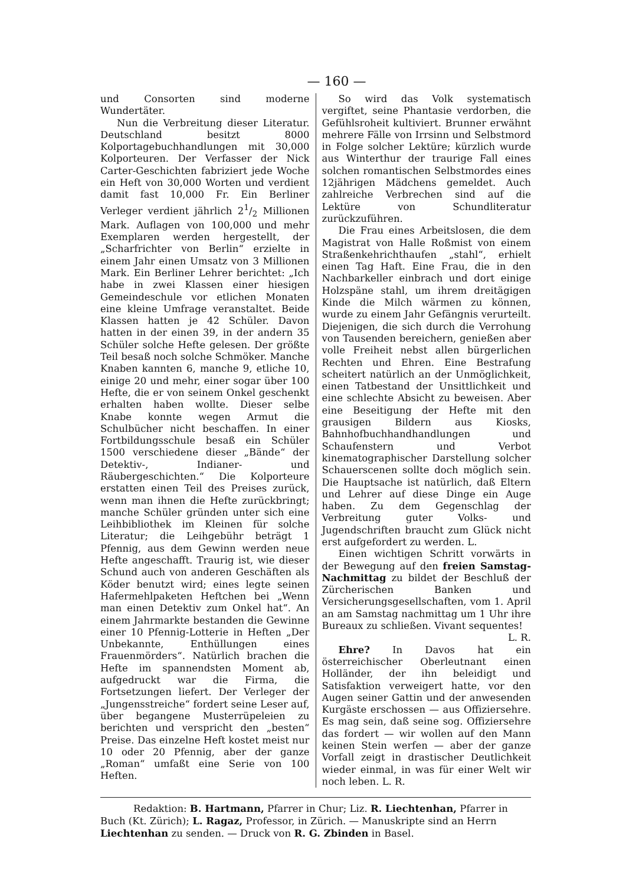— 160 —
und Consorten sind moderne Wundertäter.
Nun die Verbreitung dieser Literatur. Deutschland besitzt 8000 Kolportagebuchhandlungen mit 30,000 Kolporteuren. Der Verfasser der Nick Carter-Geschichten fabriziert jede Woche ein Heft von 30,000 Worten und verdient damit fast 10,000 Fr. Ein Berliner Verleger verdient jährlich 21/2 Millionen Mark. Auflagen von 100,000 und mehr Exemplaren werden hergestellt, der „Scharfrichter von Berlin“ erzielte in einem Jahr einen Umsatz von 3 Millionen Mark. Ein Berliner Lehrer berichtet: „Ich habe in zwei Klassen einer hiesigen Gemeindeschule vor etlichen Monaten eine kleine Umfrage veranstaltet. Beide Klassen hatten je 42 Schüler. Davon hatten in der einen 39, in der andern 35 Schüler solche Hefte gelesen. Der größte Teil besaß noch solche Schmöker. Manche Knaben kannten 6, manche 9, etliche 10, einige 20 und mehr, einer sogar über 100 Hefte, die er von seinem Onkel geschenkt erhalten haben wollte. Dieser selbe Knabe konnte wegen Armut die Schulbücher nicht beschaffen. In einer Fortbildungsschule besaß ein Schüler 1500 verschiedene dieser „Bände“ der Detektiv-, Indianer- und Räubergeschichten.“ Die Kolporteure erstatten einen Teil des Preises zurück, wenn man ihnen die Hefte zurückbringt; manche Schüler gründen unter sich eine Leihbibliothek im Kleinen für solche Literatur; die Leihgebühr beträgt 1 Pfennig, aus dem Gewinn werden neue Hefte angeschafft. Traurig ist, wie dieser Schund auch von anderen Geschäften als Köder benutzt wird; eines legte seinen Hafermehlpaketen Heftchen bei „Wenn man einen Detektiv zum Onkel hat“. An einem Jahrmarkte bestanden die Gewinne einer 10 Pfennig-Lotterie in Heften „Der Unbekannte, Enthüllungen eines Frauenmörders“. Natürlich brachen die Hefte im spannendsten Moment ab, aufgedruckt war die Firma, die Fortsetzungen liefert. Der Verleger der „Jungensstreiche“ fordert seine Leser auf, über begangene Musterrüpeleien zu berichten und verspricht den „besten“ Preise. Das einzelne Heft kostet meist nur 10 oder 20 Pfennig, aber der ganze „Roman“ umfaßt eine Serie von 100 Heften.
So wird das Volk systematisch vergiftet, seine Phantasie verdorben, die Gefühlsroheit kultiviert. Brunner erwähnt mehrere Fälle von Irrsinn und Selbstmord in Folge solcher Lektüre; kürzlich wurde aus Winterthur der traurige Fall eines solchen romantischen Selbstmordes eines 12jährigen Mädchens gemeldet. Auch zahlreiche Verbrechen sind auf die Lektüre von Schundliteratur zurückzuführen.
Die Frau eines Arbeitslosen, die dem Magistrat von Halle Roßmist von einem Straßenkehrichthaufen „stahl“, erhielt einen Tag Haft. Eine Frau, die in den Nachbarkeller einbrach und dort einige Holzspäne stahl, um ihrem dreitägigen Kinde die Milch wärmen zu können, wurde zu einem Jahr Gefängnis verurteilt. Diejenigen, die sich durch die Verrohung von Tausenden bereichern, genießen aber volle Freiheit nebst allen bürgerlichen Rechten und Ehren. Eine Bestrafung scheitert natürlich an der Unmöglichkeit, einen Tatbestand der Unsittlichkeit und eine schlechte Absicht zu beweisen. Aber eine Beseitigung der Hefte mit den grausigen Bildern aus Kiosks, Bahnhofbuchhandhandlungen und Schaufenstern und Verbot kinematographischer Darstellung solcher Schauerscenen sollte doch möglich sein. Die Hauptsache ist natürlich, daß Eltern und Lehrer auf diese Dinge ein Auge haben. Zu dem Gegenschlag der Verbreitung guter Volks- und Jugendschriften braucht zum Glück nicht erst aufgefordert zu werden. L.
Einen wichtigen Schritt vorwärts in der Bewegung auf den freien Samstag-Nachmittag zu bildet der Beschluß der Zürcherischen Banken und Versicherungsgesellschaften, vom 1. April an am Samstag nachmittag um 1 Uhr ihre Bureaux zu schließen. Vivant sequentes!
L. R.
Ehre? In Davos hat ein österreichischer Oberleutnant einen Holländer, der ihn beleidigt und Satisfaktion verweigert hatte, vor den Augen seiner Gattin und der anwesenden Kurgäste erschossen — aus Offiziersehre. Es mag sein, daß seine sog. Offiziersehre das fordert — wir wollen auf den Mann keinen Stein werfen — aber der ganze Vorfall zeigt in drastischer Deutlichkeit wieder einmal, in was für einer Welt wir noch leben. L. R.
Redaktion: B. Hartmann, Pfarrer in Chur; Liz. R. Liechtenhan, Pfarrer in Buch (Kt. Zürich); L. Ragaz, Professor, in Zürich. — Manuskripte sind an Herrn Liechtenhan zu senden. — Druck von R. G. Zbinden in Basel.